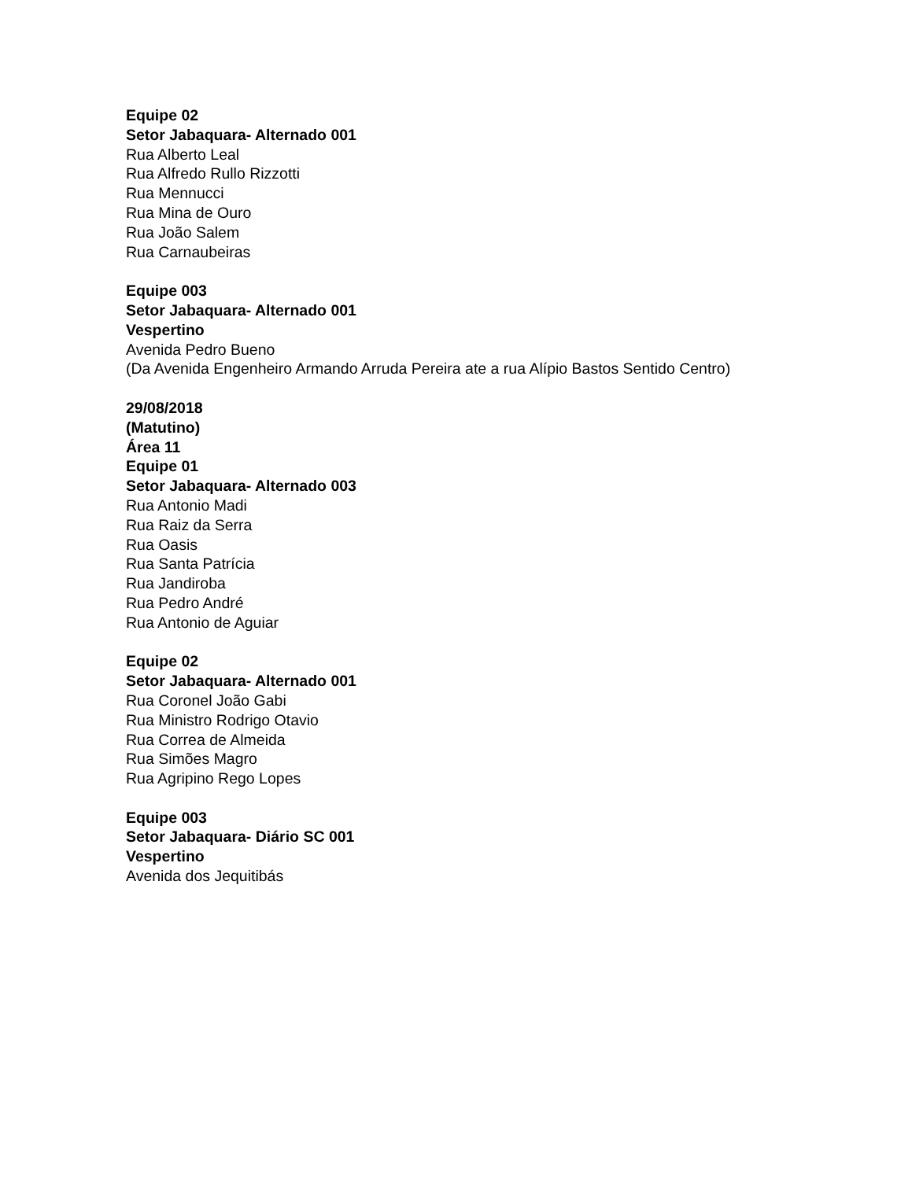Equipe 02
Setor Jabaquara- Alternado 001
Rua Alberto Leal
Rua Alfredo Rullo Rizzotti
Rua Mennucci
Rua Mina de Ouro
Rua João Salem
Rua Carnaubeiras
Equipe 003
Setor Jabaquara- Alternado 001
Vespertino
Avenida Pedro Bueno
(Da Avenida Engenheiro Armando Arruda Pereira ate a rua Alípio Bastos Sentido Centro)
29/08/2018
(Matutino)
Área 11
Equipe 01
Setor Jabaquara- Alternado 003
Rua Antonio Madi
Rua Raiz da Serra
Rua Oasis
Rua Santa Patrícia
Rua Jandiroba
Rua Pedro André
Rua Antonio de Aguiar
Equipe 02
Setor Jabaquara- Alternado 001
Rua Coronel João Gabi
Rua Ministro Rodrigo Otavio
Rua Correa de Almeida
Rua Simões Magro
Rua Agripino Rego Lopes
Equipe 003
Setor Jabaquara- Diário SC 001
Vespertino
Avenida dos Jequitibás